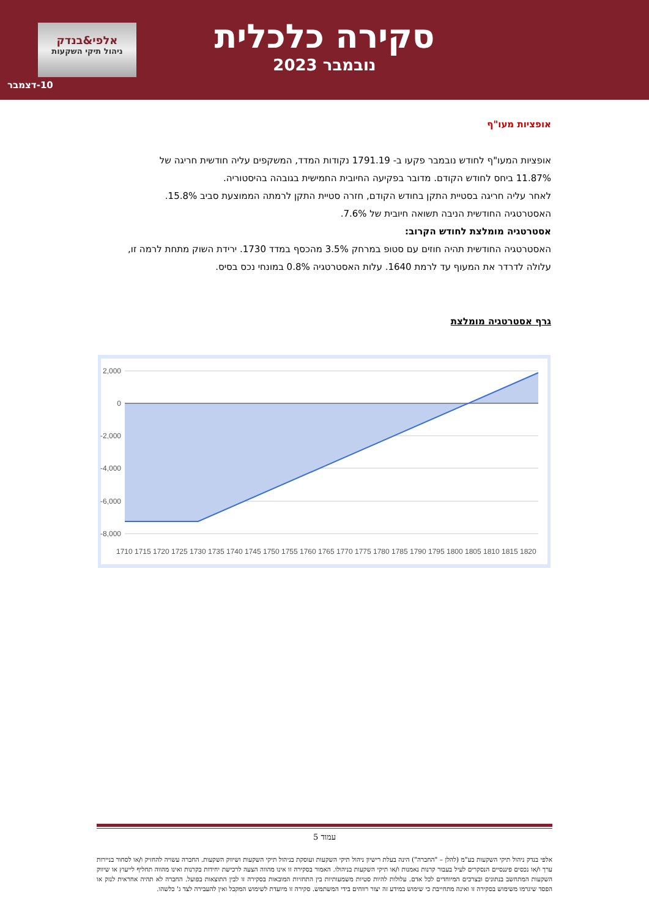סקירה כלכלית
נובמבר 2023
אלפי&בנדק
ניהול תיקי השקעות
10-דצמבר
אופציות מעו"ף
אופציות המעו"ף לחודש נובמבר פקעו ב- 1791.19 נקודות המדד, המשקפים עליה חודשית חריגה של 11.87% ביחס לחודש הקודם. מדובר בפקיעה החיובית החמישית בגובהה בהיסטוריה.
לאחר עליה חריגה בסטיית התקן בחודש הקודם, חזרה סטיית התקן לרמתה הממוצעת סביב 15.8%.
האסטרטגיה החודשית הניבה תשואה חיובית של 7.6%.
אסטרטגיה מומלצת לחודש הקרוב:
האסטרטגיה החודשית תהיה חוזים עם סטופ במרחק 3.5% מהכסף במדד 1730. ירידת השוק מתחת לרמה זו, עלולה לדרדר את המעוף עד לרמת 1640. עלות האסטרטגיה 0.8% במונחי נכס בסיס.
גרף אסטרטגיה מומלצת
2,000
0
-2,000
-4,000
-6,000
-8,000
1710
1715
1720
1725
1730
1735
1740
1745
1750
1755
1760
1765
1770
1775
1780
1785
1790
1795
1800
1805
1810
1815
1820
עמוד 5
אלפי בנדק ניהול תיקי השקעות בע"מ (להלן – "החברה") הינה בעלת רישיון ניהול תיקי השקעות ועוסקת בניהול תיקי השקעות ושיווק השקעות. החברה עשויה להחזיק ו/או לסחור בניירות ערך ו/או נכסים פיננסיים הנסקרים לעיל בעבור קרנות נאמנות ו/או תיקי השקעות בניהולו. האמור בסקירה זו אינו מהווה הצעה לרכישת יחידות בקרנות ואינו מהווה תחליף לייעוץ או שיווק השקעות המתחשב בנתונים ובצרכים המיוחדים לכל אדם. עלולות להיות סטיות משמעותיות בין התחזיות המובאות בסקירה זו לבין התוצאות בפועל. החברה לא תהיה אחראית לנזק או הפסד שיגרמו משימוש בסקירה זו ואינה מתחייבת כי שימוש במידע זה יצור רווחים בידי המשתמש. סקירה זו מיועדת לשימוש המקבל ואין להעבירה לצד ג' כלשהו.